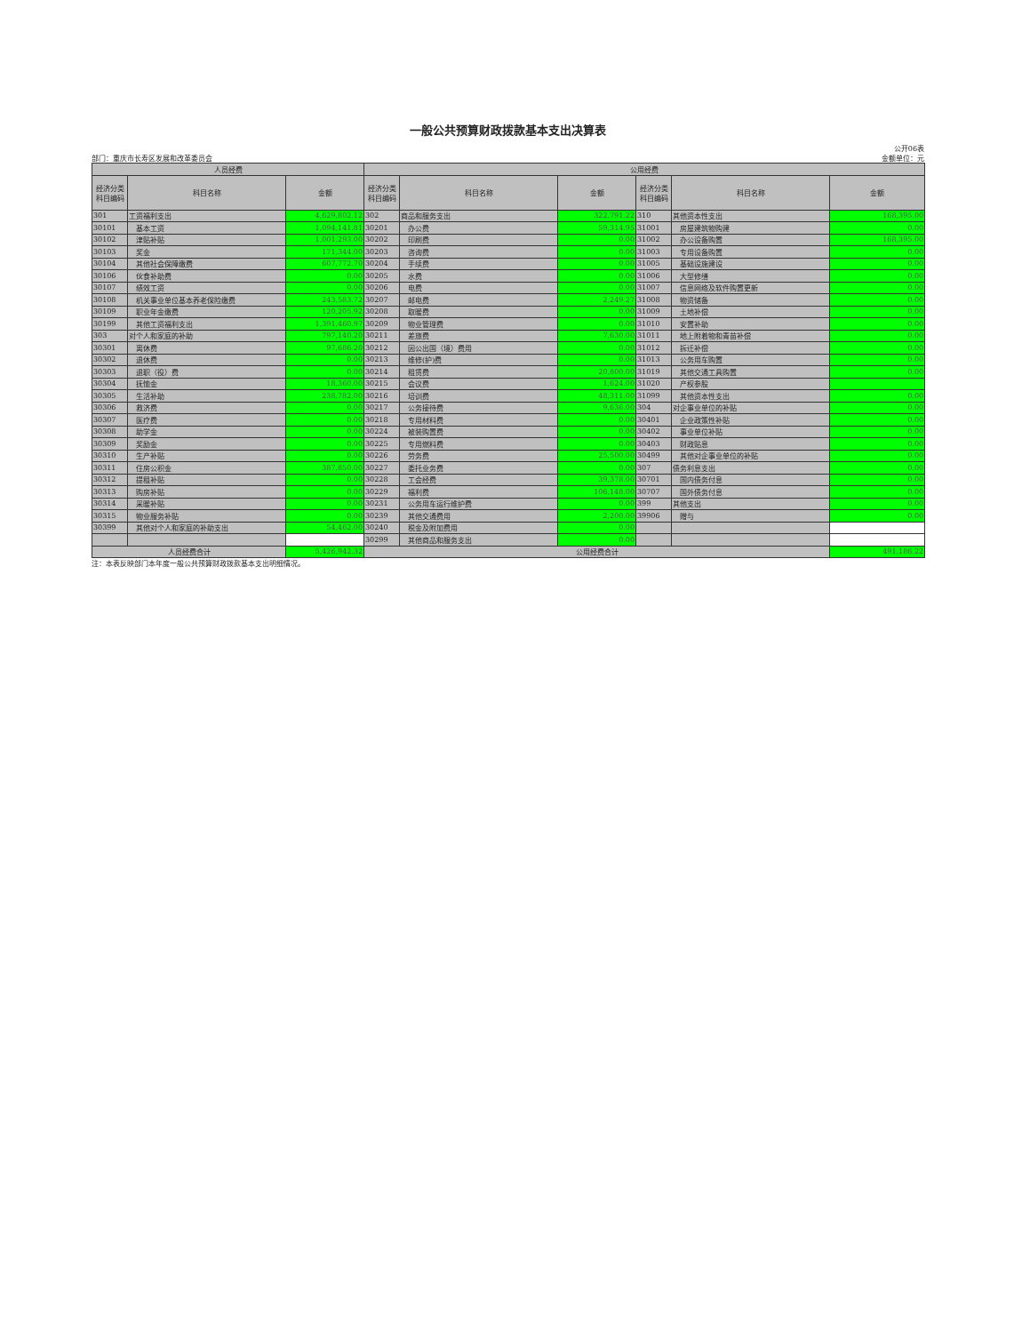一般公共预算财政拨款基本支出决算表
公开06表
部门：重庆市长寿区发展和改革委员会 金额单位：元
| 人员经费 | | | 公用经费 | | | | | |
| --- | --- | --- | --- | --- | --- | --- | --- | --- |
| 经济分类 科目编码 | 科目名称 | 金额 | 经济分类 科目编码 | 科目名称 | 金额 | 经济分类 科目编码 | 科目名称 | 金额 |
| 301 | 工资福利支出 | 4,629,802.12 | 302 | 商品和服务支出 | 322,791.22 | 310 | 其他资本性支出 | 168,395.00 |
| 30101 | 基本工资 | 1,094,141.81 | 30201 | 办公费 | 59,314.95 | 31001 | 房屋建筑物购建 | 0.00 |
| 30102 | 津贴补贴 | 1,001,293.00 | 30202 | 印刷费 | 0.00 | 31002 | 办公设备购置 | 168,395.00 |
| 30103 | 奖金 | 171,344.00 | 30203 | 咨询费 | 0.00 | 31003 | 专用设备购置 | 0.00 |
| 30104 | 其他社会保障缴费 | 607,772.70 | 30204 | 手续费 | 0.00 | 31005 | 基础设施建设 | 0.00 |
| 30106 | 伙食补助费 | 0.00 | 30205 | 水费 | 0.00 | 31006 | 大型修缮 | 0.00 |
| 30107 | 绩效工资 | 0.00 | 30206 | 电费 | 0.00 | 31007 | 信息网络及软件购置更新 | 0.00 |
| 30108 | 机关事业单位基本养老保险缴费 | 243,583.72 | 30207 | 邮电费 | 2,249.27 | 31008 | 物资储备 | 0.00 |
| 30109 | 职业年金缴费 | 120,205.92 | 30208 | 取暖费 | 0.00 | 31009 | 土地补偿 | 0.00 |
| 30199 | 其他工资福利支出 | 1,391,460.97 | 30209 | 物业管理费 | 0.00 | 31010 | 安置补助 | 0.00 |
| 303 | 对个人和家庭的补助 | 797,140.20 | 30211 | 差旅费 | 7,630.00 | 31011 | 地上附着物和青苗补偿 | 0.00 |
| 30301 | 离休费 | 97,686.20 | 30212 | 因公出国（境）费用 | 0.00 | 31012 | 拆迁补偿 | 0.00 |
| 30302 | 退休费 | 0.00 | 30213 | 维修(护)费 | 0.00 | 31013 | 公务用车购置 | 0.00 |
| 30303 | 退职（役）费 | 0.00 | 30214 | 租赁费 | 20,800.00 | 31019 | 其他交通工具购置 | 0.00 |
| 30304 | 抚恤金 | 18,360.00 | 30215 | 会议费 | 1,624.00 | 31020 | 产权参股 | |
| 30305 | 生活补助 | 238,782.00 | 30216 | 培训费 | 48,311.00 | 31099 | 其他资本性支出 | 0.00 |
| 30306 | 救济费 | 0.00 | 30217 | 公务接待费 | 9,636.00 | 304 | 对企事业单位的补贴 | 0.00 |
| 30307 | 医疗费 | 0.00 | 30218 | 专用材料费 | 0.00 | 30401 | 企业政策性补贴 | 0.00 |
| 30308 | 助学金 | 0.00 | 30224 | 被装购置费 | 0.00 | 30402 | 事业单位补贴 | 0.00 |
| 30309 | 奖励金 | 0.00 | 30225 | 专用燃料费 | 0.00 | 30403 | 财政贴息 | 0.00 |
| 30310 | 生产补贴 | 0.00 | 30226 | 劳务费 | 25,500.00 | 30499 | 其他对企事业单位的补贴 | 0.00 |
| 30311 | 住房公积金 | 387,850.00 | 30227 | 委托业务费 | 0.00 | 307 | 债务利息支出 | 0.00 |
| 30312 | 提租补贴 | 0.00 | 30228 | 工会经费 | 39,378.00 | 30701 | 国内债务付息 | 0.00 |
| 30313 | 购房补贴 | 0.00 | 30229 | 福利费 | 106,148.00 | 30707 | 国外债务付息 | 0.00 |
| 30314 | 采暖补贴 | 0.00 | 30231 | 公务用车运行维护费 | 0.00 | 399 | 其他支出 | 0.00 |
| 30315 | 物业服务补贴 | 0.00 | 30239 | 其他交通费用 | 2,200.00 | 39906 | 赠与 | 0.00 |
| 30399 | 其他对个人和家庭的补助支出 | 54,462.00 | 30240 | 税金及附加费用 | 0.00 | | | |
| | | | 30299 | 其他商品和服务支出 | 0.00 | | | |
| 人员经费合计 | | 5,426,942.32 | 公用经费合计 | | | | | 491,186.22 |
注：本表反映部门本年度一般公共预算财政拨款基本支出明细情况。